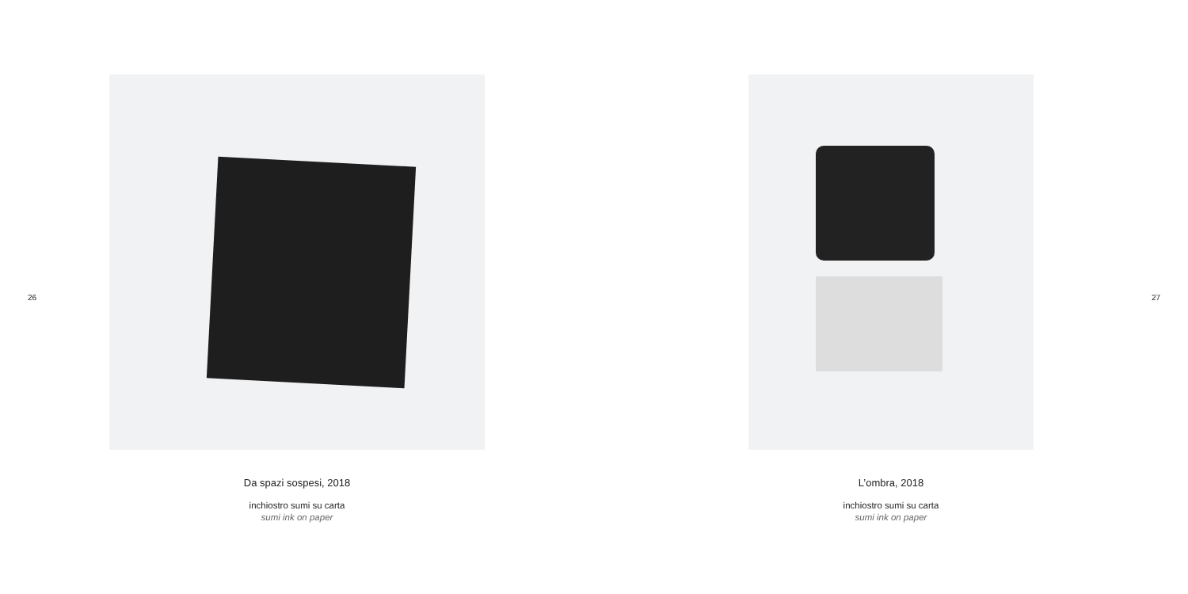26
Da spazi sospesi, 2018
inchiostro sumi su carta
sumi ink on paper
27
L’ombra, 2018
inchiostro sumi su carta
sumi ink on paper